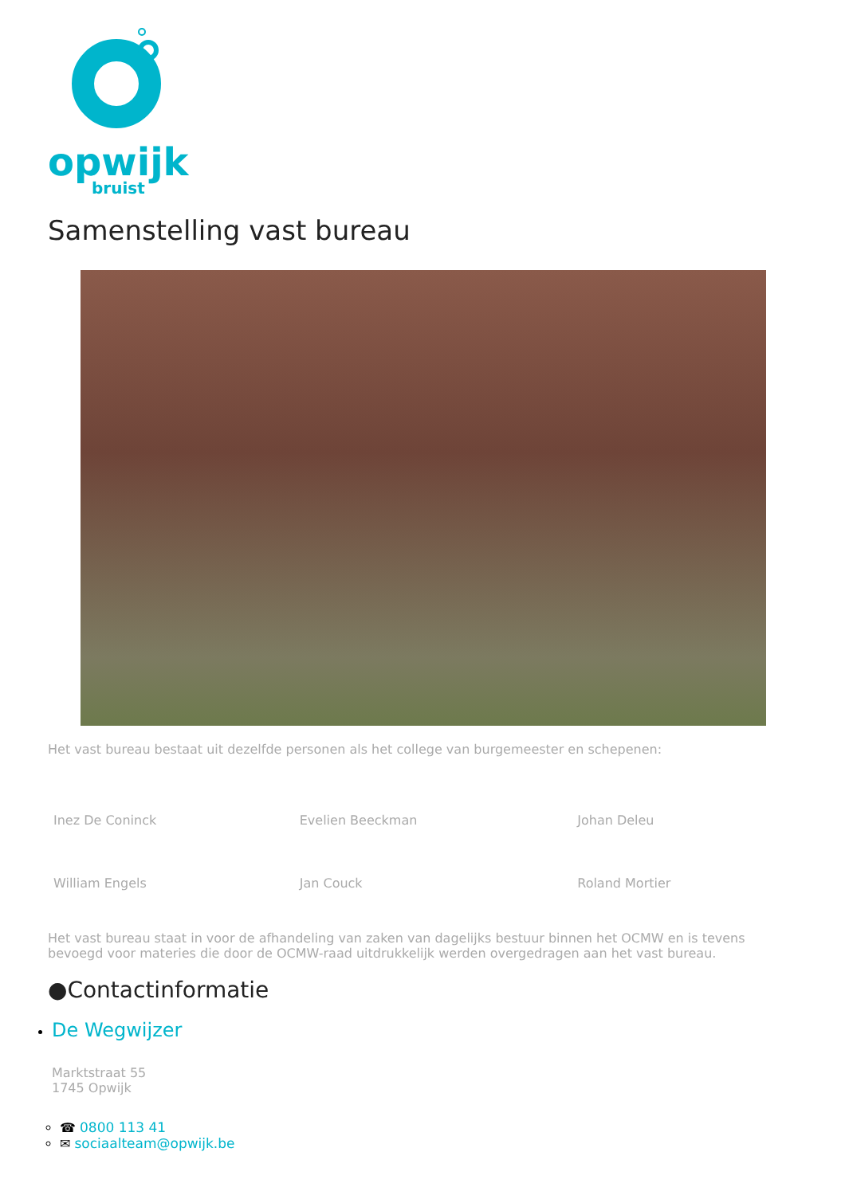opwijk
bruist
Samenstelling vast bureau
Het vast bureau bestaat uit dezelfde personen als het college van burgemeester en schepenen:
| Inez De Coninck | Evelien Beeckman | Johan Deleu |
| William Engels | Jan Couck | Roland Mortier |
Het vast bureau staat in voor de afhandeling van zaken van dagelijks bestuur binnen het OCMW en is tevens bevoegd voor materies die door de OCMW-raad uitdrukkelijk werden overgedragen aan het vast bureau.
●Contactinformatie
De Wegwijzer
Marktstraat 55
1745 Opwijk
☎ 0800 113 41
✉ sociaalteam@opwijk.be